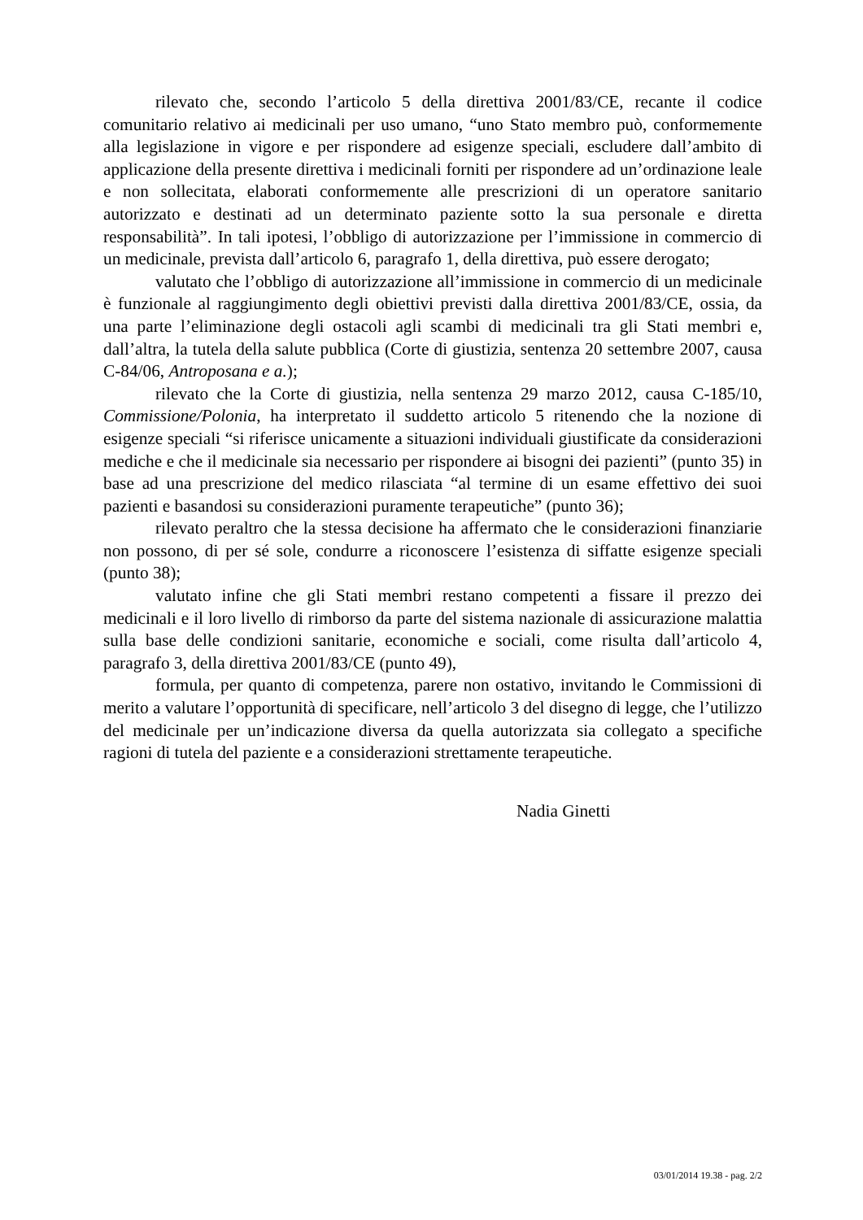rilevato che, secondo l’articolo 5 della direttiva 2001/83/CE, recante il codice comunitario relativo ai medicinali per uso umano, “uno Stato membro può, conformemente alla legislazione in vigore e per rispondere ad esigenze speciali, escludere dall’ambito di applicazione della presente direttiva i medicinali forniti per rispondere ad un’ordinazione leale e non sollecitata, elaborati conformemente alle prescrizioni di un operatore sanitario autorizzato e destinati ad un determinato paziente sotto la sua personale e diretta responsabilità”. In tali ipotesi, l’obbligo di autorizzazione per l’immissione in commercio di un medicinale, prevista dall’articolo 6, paragrafo 1, della direttiva, può essere derogato;
valutato che l’obbligo di autorizzazione all’immissione in commercio di un medicinale è funzionale al raggiungimento degli obiettivi previsti dalla direttiva 2001/83/CE, ossia, da una parte l’eliminazione degli ostacoli agli scambi di medicinali tra gli Stati membri e, dall’altra, la tutela della salute pubblica (Corte di giustizia, sentenza 20 settembre 2007, causa C-84/06, Antroposana e a.);
rilevato che la Corte di giustizia, nella sentenza 29 marzo 2012, causa C-185/10, Commissione/Polonia, ha interpretato il suddetto articolo 5 ritenendo che la nozione di esigenze speciali “si riferisce unicamente a situazioni individuali giustificate da considerazioni mediche e che il medicinale sia necessario per rispondere ai bisogni dei pazienti” (punto 35) in base ad una prescrizione del medico rilasciata “al termine di un esame effettivo dei suoi pazienti e basandosi su considerazioni puramente terapeutiche” (punto 36);
rilevato peraltro che la stessa decisione ha affermato che le considerazioni finanziarie non possono, di per sé sole, condurre a riconoscere l’esistenza di siffatte esigenze speciali (punto 38);
valutato infine che gli Stati membri restano competenti a fissare il prezzo dei medicinali e il loro livello di rimborso da parte del sistema nazionale di assicurazione malattia sulla base delle condizioni sanitarie, economiche e sociali, come risulta dall’articolo 4, paragrafo 3, della direttiva 2001/83/CE (punto 49),
formula, per quanto di competenza, parere non ostativo, invitando le Commissioni di merito a valutare l’opportunità di specificare, nell’articolo 3 del disegno di legge, che l’utilizzo del medicinale per un’indicazione diversa da quella autorizzata sia collegato a specifiche ragioni di tutela del paziente e a considerazioni strettamente terapeutiche.
Nadia Ginetti
03/01/2014 19.38 - pag. 2/2